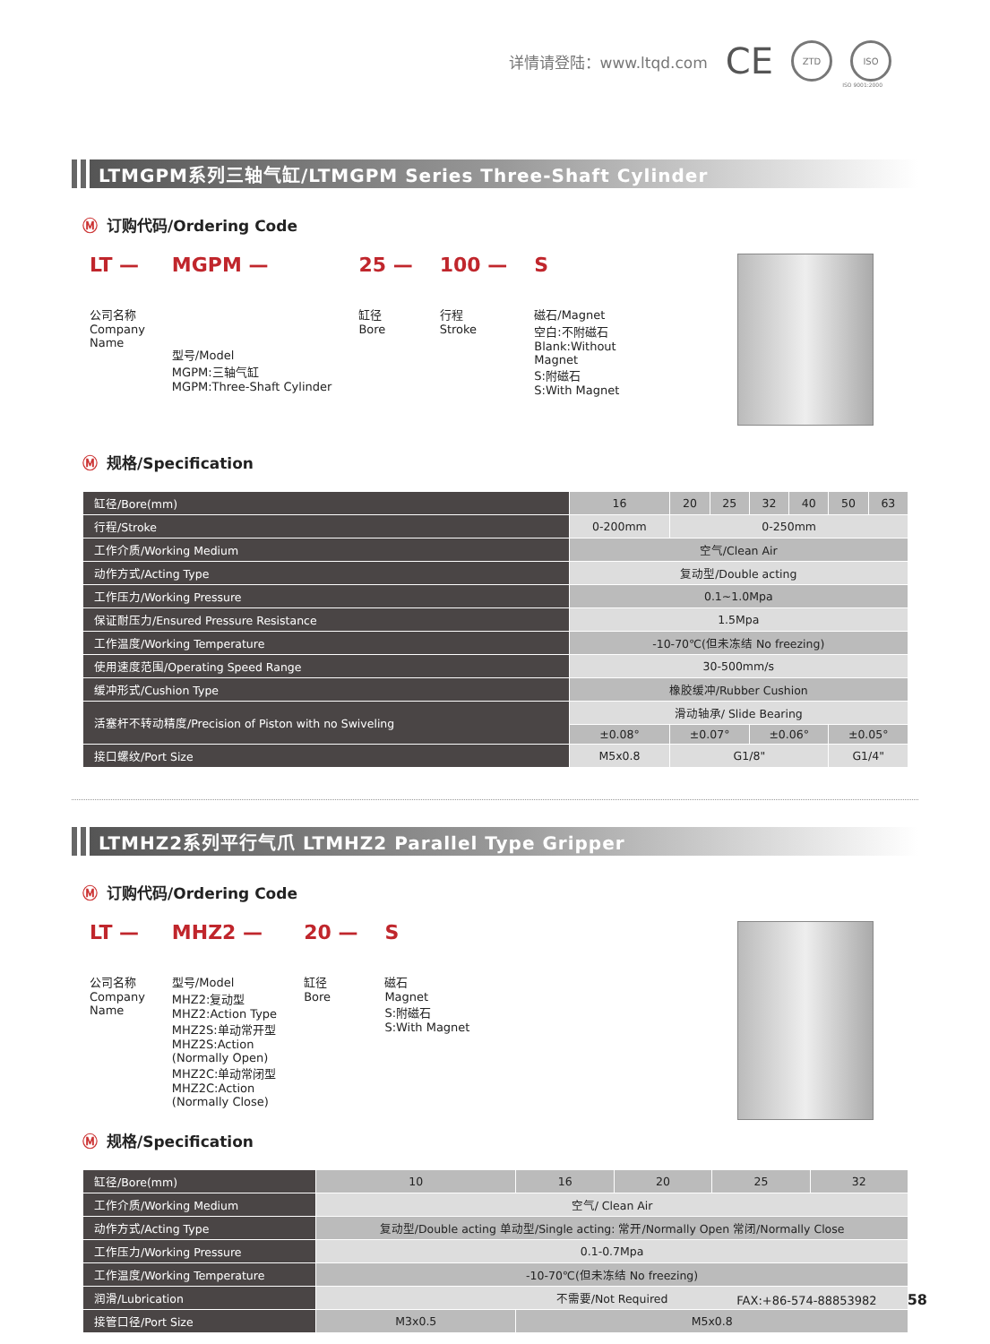详情请登陆：www.ltqd.com CE ZTD ISO
ISO 9001:2000
LTMGPM系列三轴气缸/LTMGPM Series Three-Shaft Cylinder
Ⓜ 订购代码/Ordering Code
LT —
公司名称
Company
Name
MGPM —
型号/Model
MGPM:三轴气缸
MGPM:Three-Shaft Cylinder
25 —
缸径
Bore
100 —
行程
Stroke
S
磁石/Magnet
空白:不附磁石
Blank:Without
Magnet
S:附磁石
S:With Magnet
Ⓜ 规格/Specification
| 缸径/Bore(mm) | 16 | 20 | 25 | 32 | 40 | 50 | 63 |
| 行程/Stroke | 0-200mm | 0-250mm | | | | | |
| 工作介质/Working Medium | 空气/Clean Air | | | | | | |
| 动作方式/Acting Type | 复动型/Double acting | | | | | | |
| 工作压力/Working Pressure | 0.1~1.0Mpa | | | | | | |
| 保证耐压力/Ensured Pressure Resistance | 1.5Mpa | | | | | | |
| 工作温度/Working Temperature | -10-70℃(但未冻结 No freezing) | | | | | | |
| 使用速度范围/Operating Speed Range | 30-500mm/s | | | | | | |
| 缓冲形式/Cushion Type | 橡胶缓冲/Rubber Cushion | | | | | | |
| 活塞杆不转动精度/Precision of Piston with no Swiveling | 滑动轴承/ Slide Bearing | | | | | | |
| | ±0.08° | ±0.07° | | ±0.06° | | ±0.05° | |
| 接口螺纹/Port Size | M5x0.8 | G1/8" | | | | G1/4" | |
LTMHZ2系列平行气爪 LTMHZ2 Parallel Type Gripper
Ⓜ 订购代码/Ordering Code
LT —
公司名称
Company
Name
MHZ2 —
型号/Model
MHZ2:复动型
MHZ2:Action Type
MHZ2S:单动常开型
MHZ2S:Action
(Normally Open)
MHZ2C:单动常闭型
MHZ2C:Action
(Normally Close)
20 —
缸径
Bore
S
磁石
Magnet
S:附磁石
S:With Magnet
Ⓜ 规格/Specification
| 缸径/Bore(mm) | 10 | 16 | 20 | 25 | 32 |
| 工作介质/Working Medium | 空气/ Clean Air | | | | |
| 动作方式/Acting Type | 复动型/Double acting 单动型/Single acting: 常开/Normally Open 常闭/Normally Close | | | | |
| 工作压力/Working Pressure | 0.1-0.7Mpa | | | | |
| 工作温度/Working Temperature | -10-70℃(但未冻结 No freezing) | | | | |
| 润滑/Lubrication | 不需要/Not Required | | | | |
| 接管口径/Port Size | M3x0.5 | M5x0.8 | | | |
FAX:+86-574-88853982 58